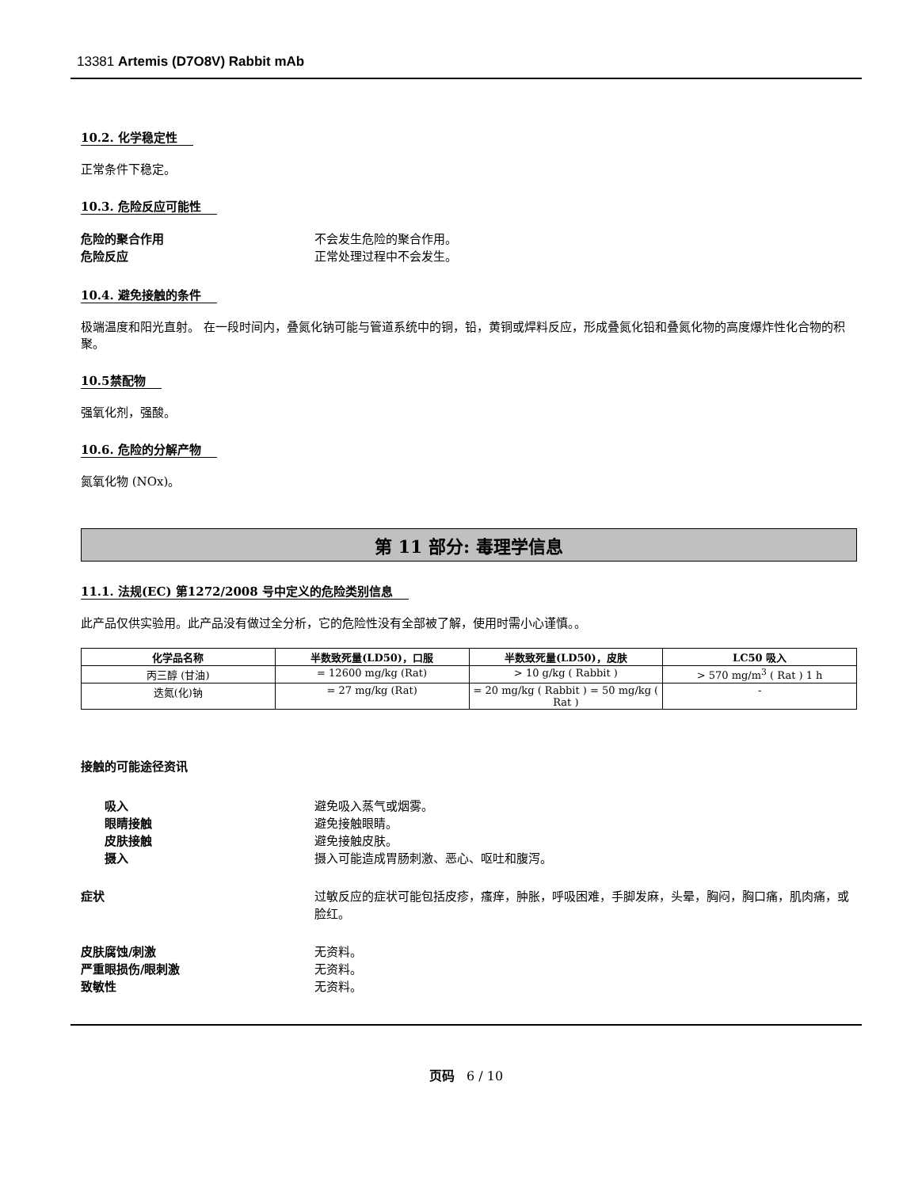13381 Artemis (D7O8V) Rabbit mAb
10.2. 化学稳定性
正常条件下稳定。
10.3. 危险反应可能性
危险的聚合作用 不会发生危险的聚合作用。
危险反应 正常处理过程中不会发生。
10.4. 避免接触的条件
极端温度和阳光直射。 在一段时间内，叠氮化钠可能与管道系统中的铜，铅，黄铜或焊料反应，形成叠氮化铅和叠氮化物的高度爆炸性化合物的积聚。
10.5禁配物
强氧化剂，强酸。
10.6. 危险的分解产物
氮氧化物 (NOx)。
第 11 部分: 毒理学信息
11.1. 法规(EC) 第1272/2008 号中定义的危险类别信息
此产品仅供实验用。此产品没有做过全分析，它的危险性没有全部被了解，使用时需小心谨慎。。
| 化学品名称 | 半数致死量(LD50)，口服 | 半数致死量(LD50)，皮肤 | LC50 吸入 |
| --- | --- | --- | --- |
| 丙三醇 (甘油) | = 12600 mg/kg (Rat) | > 10 g/kg ( Rabbit ) | > 570 mg/m<sup>3</sup> ( Rat ) 1 h |
| 迭氮(化)钠 | = 27 mg/kg (Rat) | = 20 mg/kg ( Rabbit ) = 50 mg/kg ( Rat ) | - |
接触的可能途径资讯
吸入 避免吸入蒸气或烟雾。
眼睛接触 避免接触眼睛。
皮肤接触 避免接触皮肤。
摄入 摄入可能造成胃肠刺激、恶心、呕吐和腹泻。
症状 过敏反应的症状可能包括皮疹，瘙痒，肿胀，呼吸困难，手脚发麻，头晕，胸闷，胸口痛，肌肉痛，或脸红。
皮肤腐蚀/刺激 无资料。
严重眼损伤/眼刺激 无资料。
致敏性 无资料。
页码 6 / 10